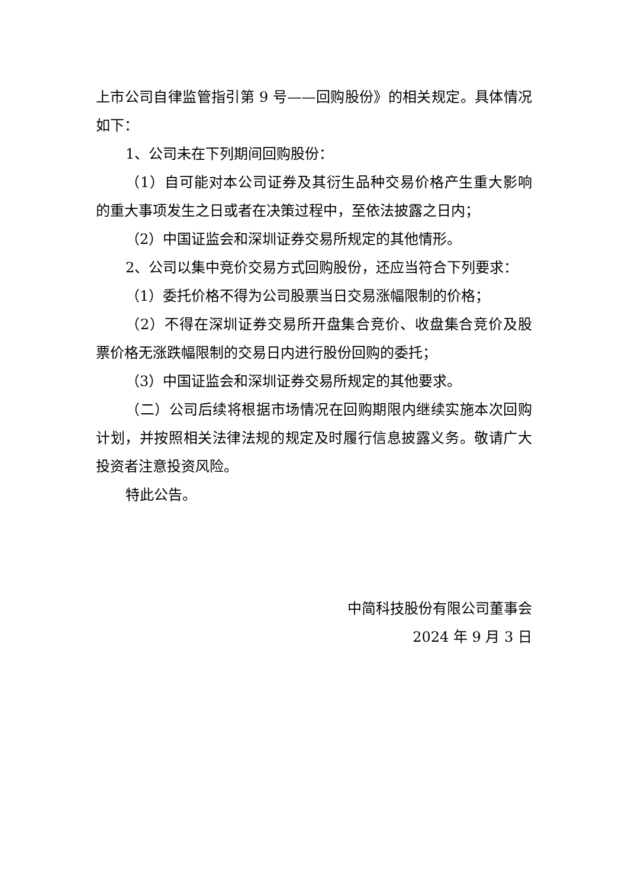上市公司自律监管指引第 9 号——回购股份》的相关规定。具体情况如下：
1、公司未在下列期间回购股份：
（1）自可能对本公司证券及其衍生品种交易价格产生重大影响的重大事项发生之日或者在决策过程中，至依法披露之日内；
（2）中国证监会和深圳证券交易所规定的其他情形。
2、公司以集中竞价交易方式回购股份，还应当符合下列要求：
（1）委托价格不得为公司股票当日交易涨幅限制的价格；
（2）不得在深圳证券交易所开盘集合竞价、收盘集合竞价及股票价格无涨跌幅限制的交易日内进行股份回购的委托；
（3）中国证监会和深圳证券交易所规定的其他要求。
（二）公司后续将根据市场情况在回购期限内继续实施本次回购计划，并按照相关法律法规的规定及时履行信息披露义务。敬请广大投资者注意投资风险。
特此公告。
中简科技股份有限公司董事会
2024 年 9 月 3 日